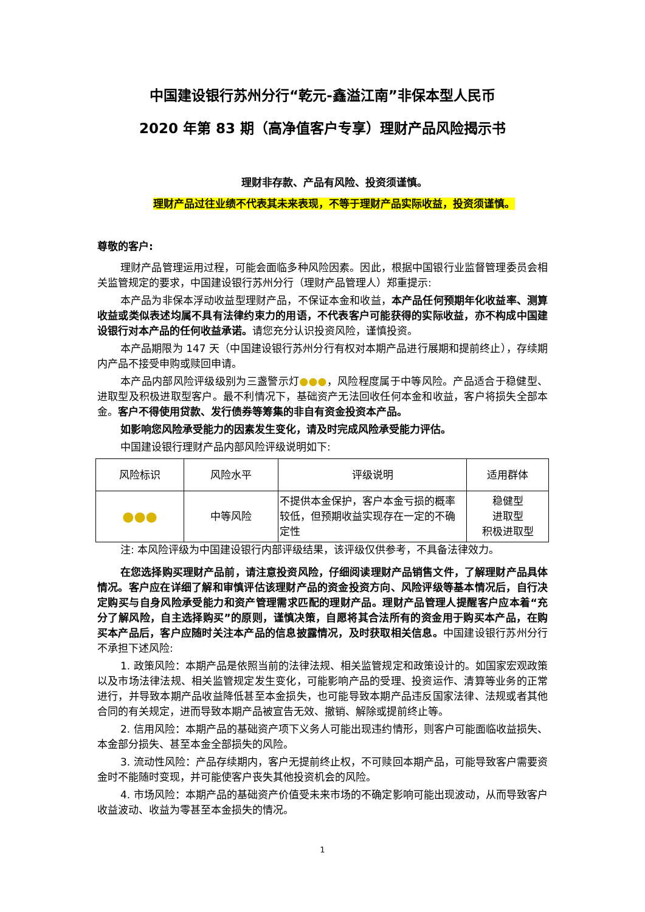中国建设银行苏州分行“乾元-鑫溢江南”非保本型人民币
2020 年第 83 期（高净值客户专享）理财产品风险揭示书
理财非存款、产品有风险、投资须谨慎。
理财产品过往业绩不代表其未来表现，不等于理财产品实际收益，投资须谨慎。
尊敬的客户:
理财产品管理运用过程，可能会面临多种风险因素。因此，根据中国银行业监督管理委员会相关监管规定的要求，中国建设银行苏州分行（理财产品管理人）郑重提示:
本产品为非保本浮动收益型理财产品，不保证本金和收益，本产品任何预期年化收益率、测算收益或类似表述均属不具有法律约束力的用语，不代表客户可能获得的实际收益，亦不构成中国建设银行对本产品的任何收益承诺。请您充分认识投资风险，谨慎投资。
本产品期限为 147 天（中国建设银行苏州分行有权对本期产品进行展期和提前终止），存续期内产品不接受申购或赎回申请。
本产品内部风险评级级别为三盏警示灯●●●，风险程度属于中等风险。产品适合于稳健型、进取型及积极进取型客户。最不利情况下，基础资产无法回收任何本金和收益，客户将损失全部本金。客户不得使用贷款、发行债券等筹集的非自有资金投资本产品。
如影响您风险承受能力的因素发生变化，请及时完成风险承受能力评估。
中国建设银行理财产品内部风险评级说明如下:
| 风险标识 | 风险水平 | 评级说明 | 适用群体 |
| ●●● | 中等风险 | 不提供本金保护，客户本金亏损的概率较低，但预期收益实现存在一定的不确定性 | 稳健型 进取型 积极进取型 |
注: 本风险评级为中国建设银行内部评级结果，该评级仅供参考，不具备法律效力。
在您选择购买理财产品前，请注意投资风险，仔细阅读理财产品销售文件，了解理财产品具体情况。客户应在详细了解和审慎评估该理财产品的资金投资方向、风险评级等基本情况后，自行决定购买与自身风险承受能力和资产管理需求匹配的理财产品。理财产品管理人提醒客户应本着“充分了解风险，自主选择购买”的原则，谨慎决策，自愿将其合法所有的资金用于购买本产品，在购买本产品后，客户应随时关注本产品的信息披露情况，及时获取相关信息。中国建设银行苏州分行不承担下述风险:
1. 政策风险：本期产品是依照当前的法律法规、相关监管规定和政策设计的。如国家宏观政策以及市场法律法规、相关监管规定发生变化，可能影响产品的受理、投资运作、清算等业务的正常进行，并导致本期产品收益降低甚至本金损失，也可能导致本期产品违反国家法律、法规或者其他合同的有关规定，进而导致本期产品被宣告无效、撤销、解除或提前终止等。
2. 信用风险：本期产品的基础资产项下义务人可能出现违约情形，则客户可能面临收益损失、本金部分损失、甚至本金全部损失的风险。
3. 流动性风险：产品存续期内，客户无提前终止权，不可赎回本期产品，可能导致客户需要资金时不能随时变现，并可能使客户丧失其他投资机会的风险。
4. 市场风险：本期产品的基础资产价值受未来市场的不确定影响可能出现波动，从而导致客户收益波动、收益为零甚至本金损失的情况。
1